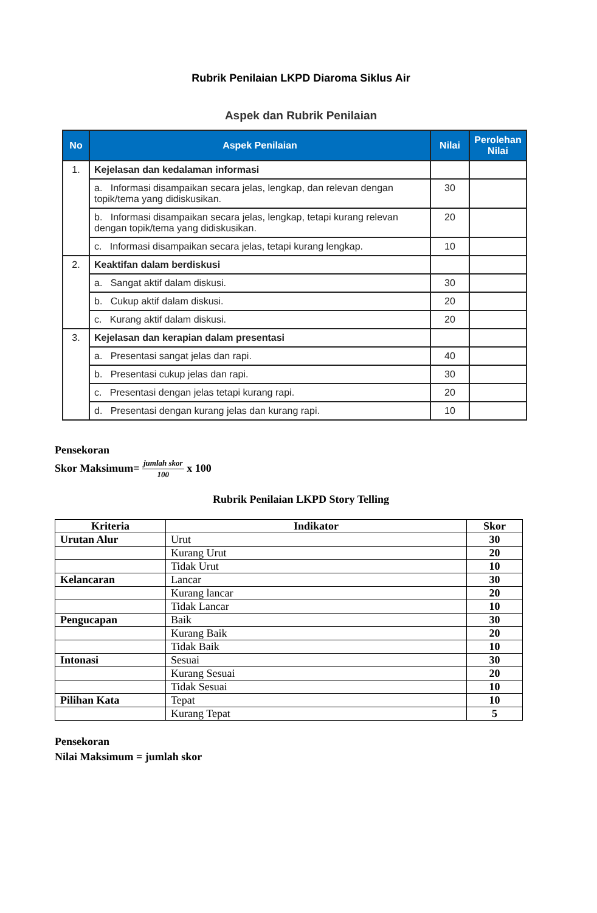Rubrik Penilaian LKPD Diaroma Siklus Air
Aspek dan Rubrik Penilaian
| No | Aspek Penilaian | Nilai | Perolehan Nilai |
| --- | --- | --- | --- |
| 1. | Kejelasan dan kedalaman informasi | | |
| | a. Informasi disampaikan secara jelas, lengkap, dan relevan dengan topik/tema yang didiskusikan. | 30 | |
| | b. Informasi disampaikan secara jelas, lengkap, tetapi kurang relevan dengan topik/tema yang didiskusikan. | 20 | |
| | c. Informasi disampaikan secara jelas, tetapi kurang lengkap. | 10 | |
| 2. | Keaktifan dalam berdiskusi | | |
| | a. Sangat aktif dalam diskusi. | 30 | |
| | b. Cukup aktif dalam diskusi. | 20 | |
| | c. Kurang aktif dalam diskusi. | 20 | |
| 3. | Kejelasan dan kerapian dalam presentasi | | |
| | a. Presentasi sangat jelas dan rapi. | 40 | |
| | b. Presentasi cukup jelas dan rapi. | 30 | |
| | c. Presentasi dengan jelas tetapi kurang rapi. | 20 | |
| | d. Presentasi dengan kurang jelas dan kurang rapi. | 10 | |
Pensekoran
Skor Maksimum= jumlah skor 100 x 100
Rubrik Penilaian LKPD Story Telling
| Kriteria | Indikator | Skor |
| --- | --- | --- |
| Urutan Alur | Urut | 30 |
| | Kurang Urut | 20 |
| | Tidak Urut | 10 |
| Kelancaran | Lancar | 30 |
| | Kurang lancar | 20 |
| | Tidak Lancar | 10 |
| Pengucapan | Baik | 30 |
| | Kurang Baik | 20 |
| | Tidak Baik | 10 |
| Intonasi | Sesuai | 30 |
| | Kurang Sesuai | 20 |
| | Tidak Sesuai | 10 |
| Pilihan Kata | Tepat | 10 |
| | Kurang Tepat | 5 |
Pensekoran
Nilai Maksimum = jumlah skor